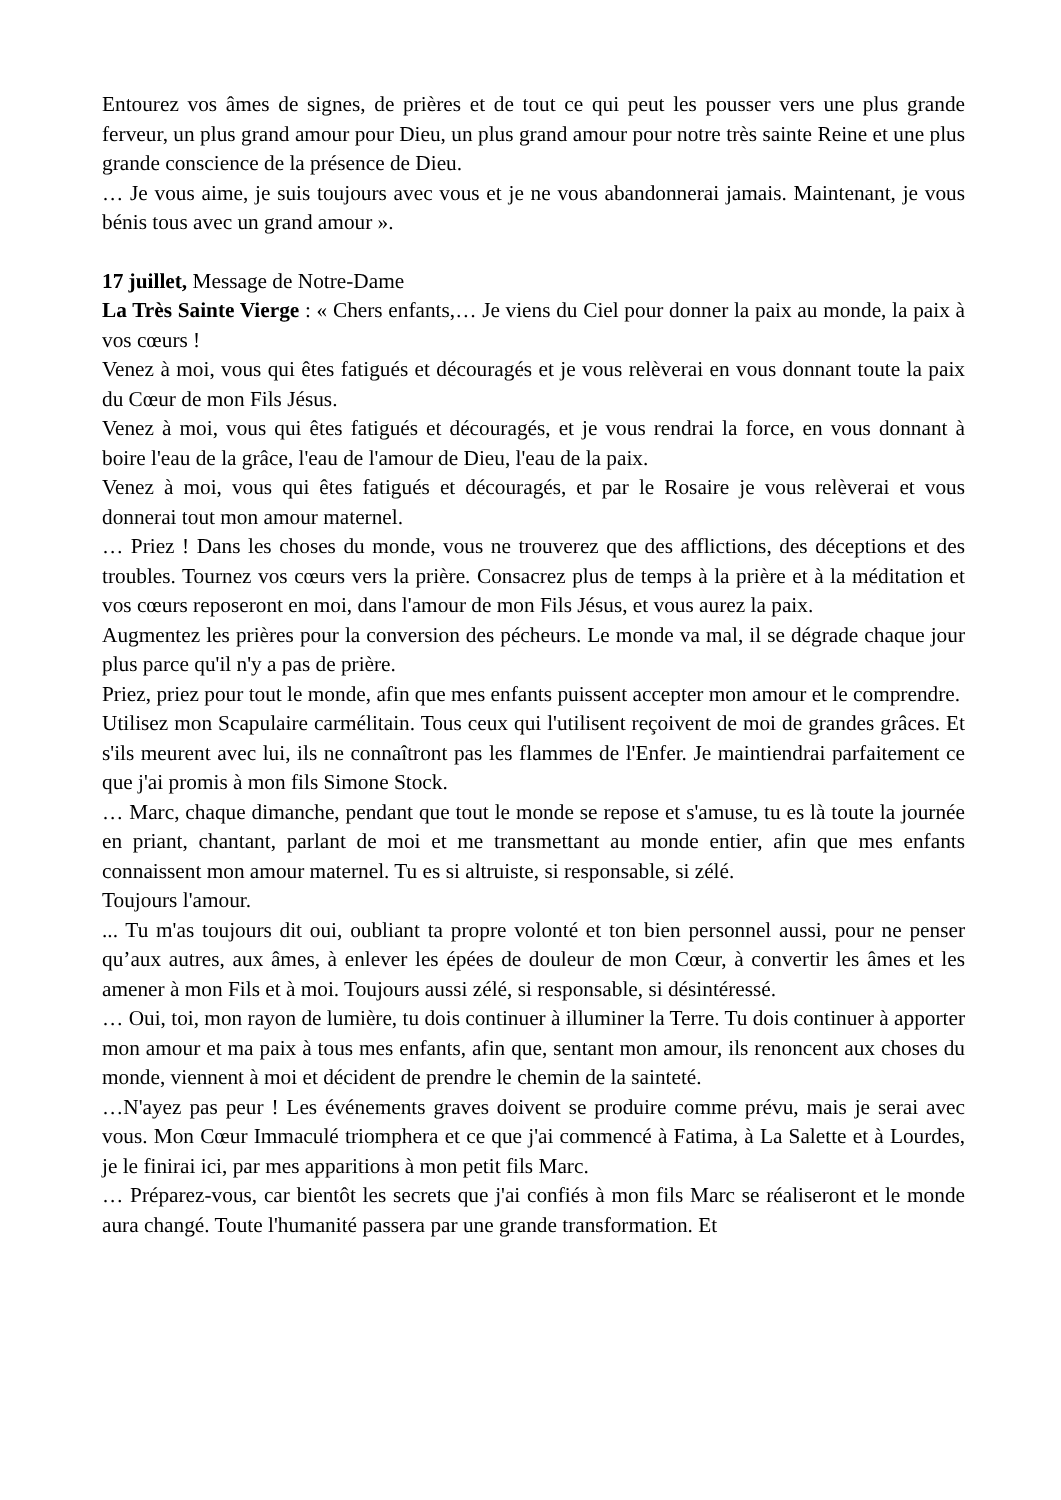Entourez vos âmes de signes, de prières et de tout ce qui peut les pousser vers une plus grande ferveur, un plus grand amour pour Dieu, un plus grand amour pour notre très sainte Reine et une plus grande conscience de la présence de Dieu.
… Je vous aime, je suis toujours avec vous et je ne vous abandonnerai jamais. Maintenant, je vous bénis tous avec un grand amour ».
17 juillet, Message de Notre-Dame
La Très Sainte Vierge : « Chers enfants,… Je viens du Ciel pour donner la paix au monde, la paix à vos cœurs !
Venez à moi, vous qui êtes fatigués et découragés et je vous relèverai en vous donnant toute la paix du Cœur de mon Fils Jésus.
Venez à moi, vous qui êtes fatigués et découragés, et je vous rendrai la force, en vous donnant à boire l'eau de la grâce, l'eau de l'amour de Dieu, l'eau de la paix.
Venez à moi, vous qui êtes fatigués et découragés, et par le Rosaire je vous relèverai et vous donnerai tout mon amour maternel.
… Priez ! Dans les choses du monde, vous ne trouverez que des afflictions, des déceptions et des troubles. Tournez vos cœurs vers la prière. Consacrez plus de temps à la prière et à la méditation et vos cœurs reposeront en moi, dans l'amour de mon Fils Jésus, et vous aurez la paix.
Augmentez les prières pour la conversion des pécheurs. Le monde va mal, il se dégrade chaque jour plus parce qu'il n'y a pas de prière.
Priez, priez pour tout le monde, afin que mes enfants puissent accepter mon amour et le comprendre.
Utilisez mon Scapulaire carmélitain. Tous ceux qui l'utilisent reçoivent de moi de grandes grâces. Et s'ils meurent avec lui, ils ne connaîtront pas les flammes de l'Enfer. Je maintiendrai parfaitement ce que j'ai promis à mon fils Simone Stock.
… Marc, chaque dimanche, pendant que tout le monde se repose et s'amuse, tu es là toute la journée en priant, chantant, parlant de moi et me transmettant au monde entier, afin que mes enfants connaissent mon amour maternel. Tu es si altruiste, si responsable, si zélé.
Toujours l'amour.
... Tu m'as toujours dit oui, oubliant ta propre volonté et ton bien personnel aussi, pour ne penser qu’aux autres, aux âmes, à enlever les épées de douleur de mon Cœur, à convertir les âmes et les amener à mon Fils et à moi. Toujours aussi zélé, si responsable, si désintéressé.
… Oui, toi, mon rayon de lumière, tu dois continuer à illuminer la Terre. Tu dois continuer à apporter mon amour et ma paix à tous mes enfants, afin que, sentant mon amour, ils renoncent aux choses du monde, viennent à moi et décident de prendre le chemin de la sainteté.
…N'ayez pas peur ! Les événements graves doivent se produire comme prévu, mais je serai avec vous. Mon Cœur Immaculé triomphera et ce que j'ai commencé à Fatima, à La Salette et à Lourdes, je le finirai ici, par mes apparitions à mon petit fils Marc.
… Préparez-vous, car bientôt les secrets que j'ai confiés à mon fils Marc se réaliseront et le monde aura changé. Toute l'humanité passera par une grande transformation. Et